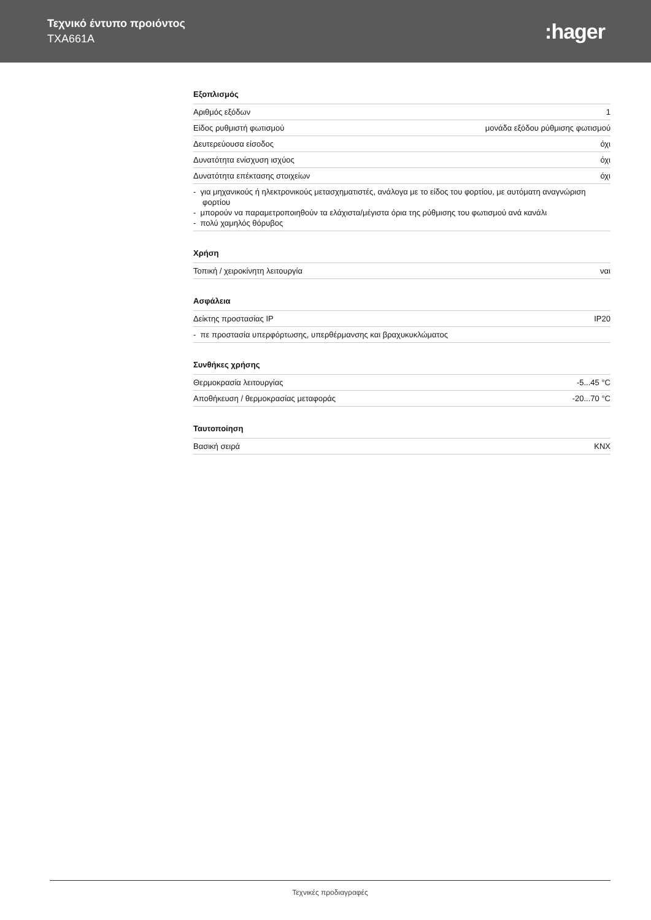Τεχνικό έντυπο προιόντος
TXA661A
:hager
Εξοπλισμός
| Αριθμός εξόδων | 1 |
| Είδος ρυθμιστή φωτισμού | μονάδα εξόδου ρύθμισης φωτισμού |
| Δευτερεύουσα είσοδος | όχι |
| Δυνατότητα ενίσχυση ισχύος | όχι |
| Δυνατότητα επέκτασης στοιχείων | όχι |
- για μηχανικούς ή ηλεκτρονικούς μετασχηματιστές, ανάλογα με το είδος του φορτίου, με αυτόματη αναγνώριση φορτίου
- μπορούν να παραμετροποιηθούν τα ελάχιστα/μέγιστα όρια της ρύθμισης του φωτισμού ανά κανάλι
- πολύ χαμηλός θόρυβος
Χρήση
| Τοπική / χειροκίνητη λειτουργία | ναι |
Ασφάλεια
| Δείκτης προστασίας IP | IP20 |
- πε προστασία υπερφόρτωσης, υπερθέρμανσης και βραχυκυκλώματος
Συνθήκες χρήσης
| Θερμοκρασία λειτουργίας | -5...45 °C |
| Αποθήκευση / θερμοκρασίας μεταφοράς | -20...70 °C |
Ταυτοποίηση
| Βασική σειρά | KNX |
Τεχνικές προδιαγραφές